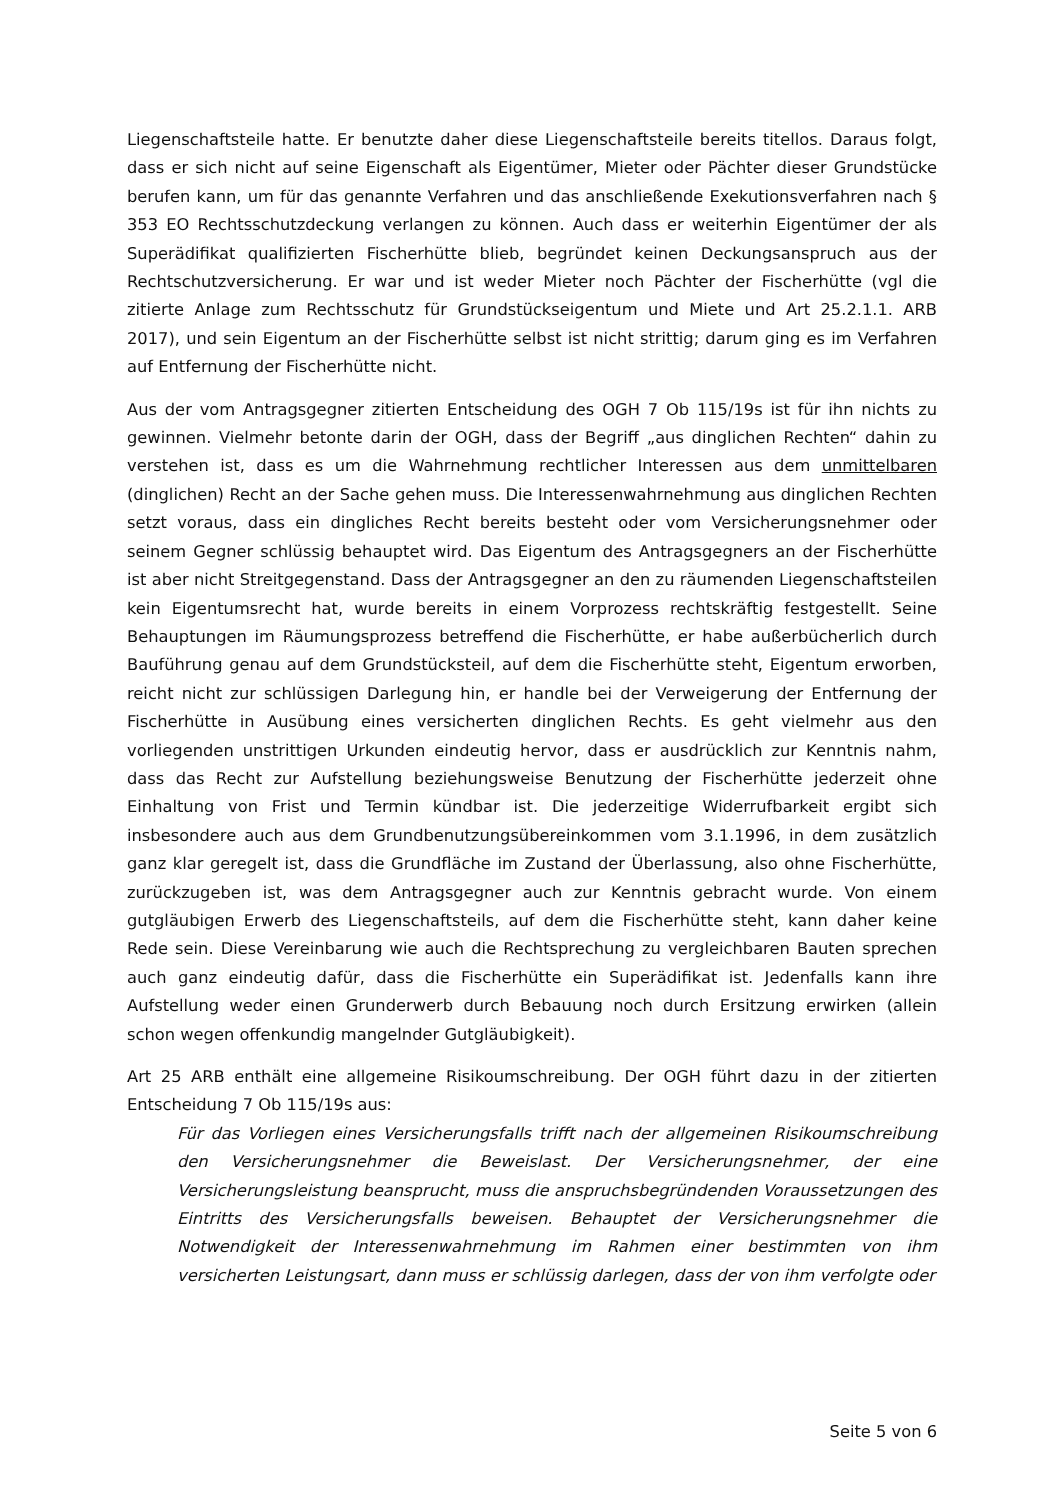Liegenschaftsteile hatte. Er benutzte daher diese Liegenschaftsteile bereits titellos. Daraus folgt, dass er sich nicht auf seine Eigenschaft als Eigentümer, Mieter oder Pächter dieser Grundstücke berufen kann, um für das genannte Verfahren und das anschließende Exekutionsverfahren nach § 353 EO Rechtsschutzdeckung verlangen zu können. Auch dass er weiterhin Eigentümer der als Superädifikat qualifizierten Fischerhütte blieb, begründet keinen Deckungsanspruch aus der Rechtschutzversicherung. Er war und ist weder Mieter noch Pächter der Fischerhütte (vgl die zitierte Anlage zum Rechtsschutz für Grundstückseigentum und Miete und Art 25.2.1.1. ARB 2017), und sein Eigentum an der Fischerhütte selbst ist nicht strittig; darum ging es im Verfahren auf Entfernung der Fischerhütte nicht.
Aus der vom Antragsgegner zitierten Entscheidung des OGH 7 Ob 115/19s ist für ihn nichts zu gewinnen. Vielmehr betonte darin der OGH, dass der Begriff „aus dinglichen Rechten“ dahin zu verstehen ist, dass es um die Wahrnehmung rechtlicher Interessen aus dem unmittelbaren (dinglichen) Recht an der Sache gehen muss. Die Interessenwahrnehmung aus dinglichen Rechten setzt voraus, dass ein dingliches Recht bereits besteht oder vom Versicherungsnehmer oder seinem Gegner schlüssig behauptet wird. Das Eigentum des Antragsgegners an der Fischerhütte ist aber nicht Streitgegenstand. Dass der Antragsgegner an den zu räumenden Liegenschaftsteilen kein Eigentumsrecht hat, wurde bereits in einem Vorprozess rechtskräftig festgestellt. Seine Behauptungen im Räumungsprozess betreffend die Fischerhütte, er habe außerbücherlich durch Bauführung genau auf dem Grundstücksteil, auf dem die Fischerhütte steht, Eigentum erworben, reicht nicht zur schlüssigen Darlegung hin, er handle bei der Verweigerung der Entfernung der Fischerhütte in Ausübung eines versicherten dinglichen Rechts. Es geht vielmehr aus den vorliegenden unstrittigen Urkunden eindeutig hervor, dass er ausdrücklich zur Kenntnis nahm, dass das Recht zur Aufstellung beziehungsweise Benutzung der Fischerhütte jederzeit ohne Einhaltung von Frist und Termin kündbar ist. Die jederzeitige Widerrufbarkeit ergibt sich insbesondere auch aus dem Grundbenutzungsübereinkommen vom 3.1.1996, in dem zusätzlich ganz klar geregelt ist, dass die Grundfläche im Zustand der Überlassung, also ohne Fischerhütte, zurückzugeben ist, was dem Antragsgegner auch zur Kenntnis gebracht wurde. Von einem gutgläubigen Erwerb des Liegenschaftsteils, auf dem die Fischerhütte steht, kann daher keine Rede sein. Diese Vereinbarung wie auch die Rechtsprechung zu vergleichbaren Bauten sprechen auch ganz eindeutig dafür, dass die Fischerhütte ein Superädifikat ist. Jedenfalls kann ihre Aufstellung weder einen Grunderwerb durch Bebauung noch durch Ersitzung erwirken (allein schon wegen offenkundig mangelnder Gutgläubigkeit).
Art 25 ARB enthält eine allgemeine Risikoumschreibung. Der OGH führt dazu in der zitierten Entscheidung 7 Ob 115/19s aus:
Für das Vorliegen eines Versicherungsfalls trifft nach der allgemeinen Risikoumschreibung den Versicherungsnehmer die Beweislast. Der Versicherungsnehmer, der eine Versicherungsleistung beansprucht, muss die anspruchsbegründenden Voraussetzungen des Eintritts des Versicherungsfalls beweisen. Behauptet der Versicherungsnehmer die Notwendigkeit der Interessenwahrnehmung im Rahmen einer bestimmten von ihm versicherten Leistungsart, dann muss er schlüssig darlegen, dass der von ihm verfolgte oder
Seite 5 von 6